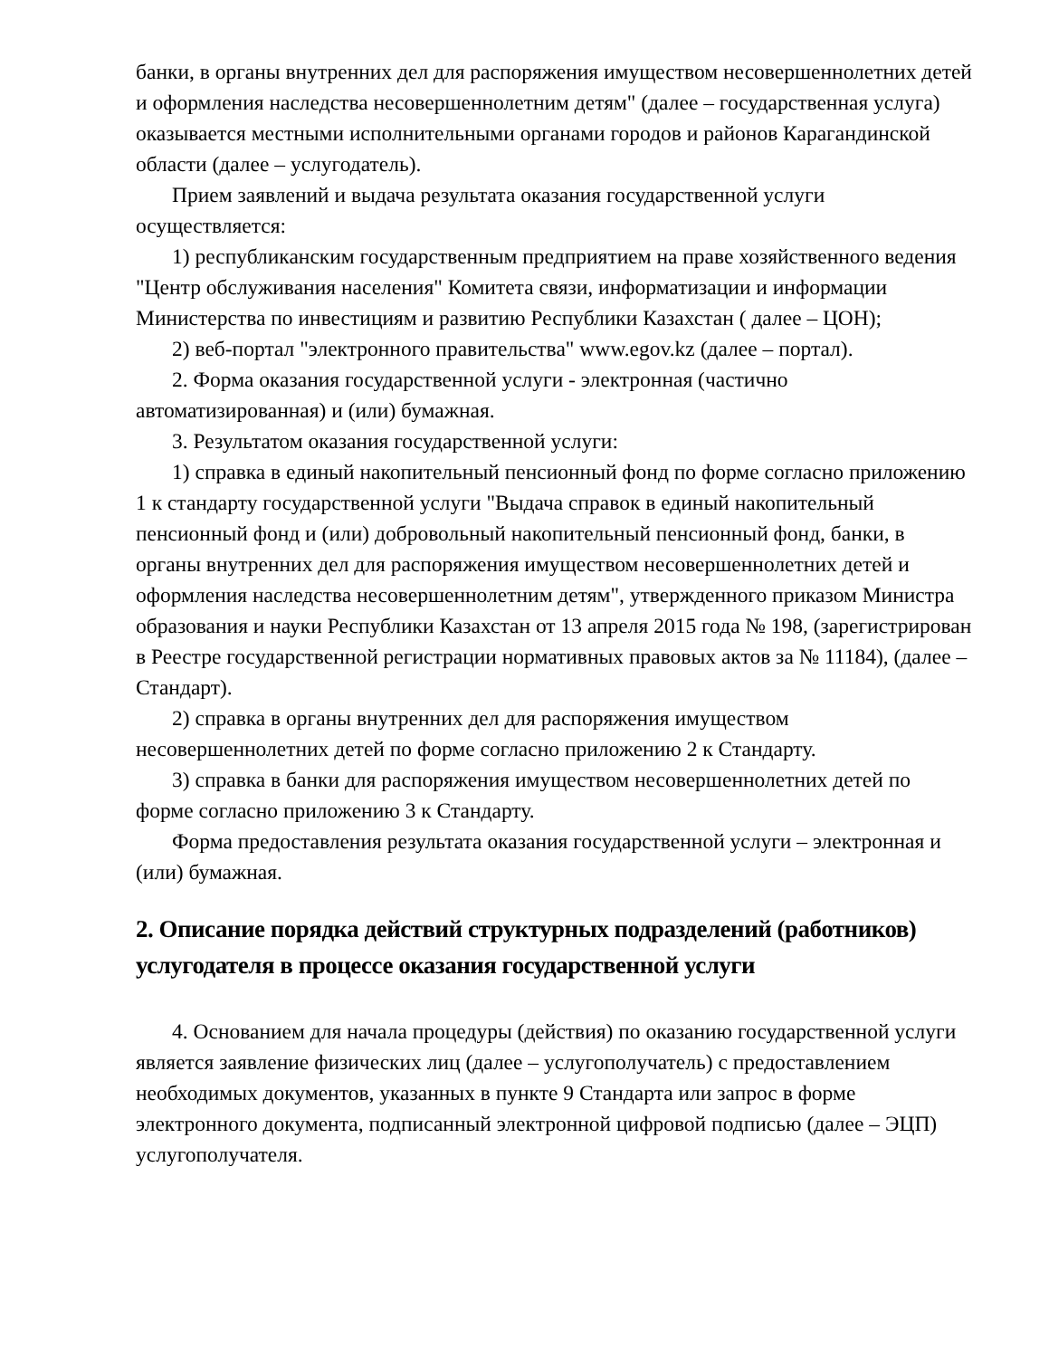банки, в органы внутренних дел для распоряжения имуществом несовершеннолетних детей и оформления наследства несовершеннолетним детям" (далее – государственная услуга) оказывается местными исполнительными органами городов и районов Карагандинской области (далее – услугодатель).
Прием заявлений и выдача результата оказания государственной услуги осуществляется:
1) республиканским государственным предприятием на праве хозяйственного ведения "Центр обслуживания населения" Комитета связи, информатизации и информации Министерства по инвестициям и развитию Республики Казахстан ( далее – ЦОН);
2) веб-портал "электронного правительства" www.egov.kz (далее – портал).
2. Форма оказания государственной услуги - электронная (частично автоматизированная) и (или) бумажная.
3. Результатом оказания государственной услуги:
1) справка в единый накопительный пенсионный фонд по форме согласно приложению 1 к стандарту государственной услуги "Выдача справок в единый накопительный пенсионный фонд и (или) добровольный накопительный пенсионный фонд, банки, в органы внутренних дел для распоряжения имуществом несовершеннолетних детей и оформления наследства несовершеннолетним детям", утвержденного приказом Министра образования и науки Республики Казахстан от 13 апреля 2015 года № 198, (зарегистрирован в Реестре государственной регистрации нормативных правовых актов за № 11184), (далее – Стандарт).
2) справка в органы внутренних дел для распоряжения имуществом несовершеннолетних детей по форме согласно приложению 2 к Стандарту.
3) справка в банки для распоряжения имуществом несовершеннолетних детей по форме согласно приложению 3 к Стандарту.
Форма предоставления результата оказания государственной услуги – электронная и (или) бумажная.
2. Описание порядка действий структурных подразделений (работников) услугодателя в процессе оказания государственной услуги
4. Основанием для начала процедуры (действия) по оказанию государственной услуги является заявление физических лиц (далее – услугополучатель) с предоставлением необходимых документов, указанных в пункте 9 Стандарта или запрос в форме электронного документа, подписанный электронной цифровой подписью (далее – ЭЦП) услугополучателя.